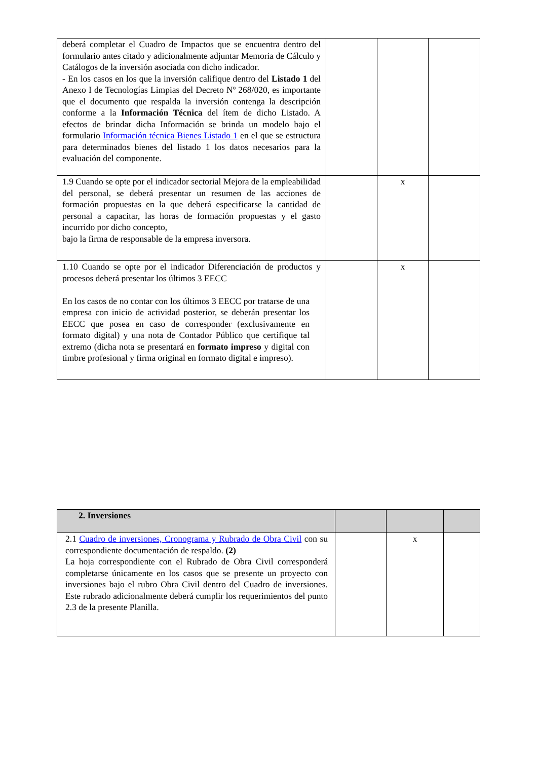| deberá completar el Cuadro de Impactos que se encuentra dentro del formulario antes citado y adicionalmente adjuntar Memoria de Cálculo y Catálogos de la inversión asociada con dicho indicador. - En los casos en los que la inversión califique dentro del Listado 1 del Anexo I de Tecnologías Limpias del Decreto Nº 268/020, es importante que el documento que respalda la inversión contenga la descripción conforme a la Información Técnica del ítem de dicho Listado. A efectos de brindar dicha Información se brinda un modelo bajo el formulario Información técnica Bienes Listado 1 en el que se estructura para determinados bienes del listado 1 los datos necesarios para la evaluación del componente. | | | |
| 1.9 Cuando se opte por el indicador sectorial Mejora de la empleabilidad del personal, se deberá presentar un resumen de las acciones de formación propuestas en la que deberá especificarse la cantidad de personal a capacitar, las horas de formación propuestas y el gasto incurrido por dicho concepto, bajo la firma de responsable de la empresa inversora. | | x | |
| 1.10 Cuando se opte por el indicador Diferenciación de productos y procesos deberá presentar los últimos 3 EECC En los casos de no contar con los últimos 3 EECC por tratarse de una empresa con inicio de actividad posterior, se deberán presentar los EECC que posea en caso de corresponder (exclusivamente en formato digital) y una nota de Contador Público que certifique tal extremo (dicha nota se presentará en formato impreso y digital con timbre profesional y firma original en formato digital e impreso). | | x | |
| 2. Inversiones | | | |
| 2.1 Cuadro de inversiones, Cronograma y Rubrado de Obra Civil con su correspondiente documentación de respaldo. (2) La hoja correspondiente con el Rubrado de Obra Civil corresponderá completarse únicamente en los casos que se presente un proyecto con inversiones bajo el rubro Obra Civil dentro del Cuadro de inversiones. Este rubrado adicionalmente deberá cumplir los requerimientos del punto 2.3 de la presente Planilla. | | x | |